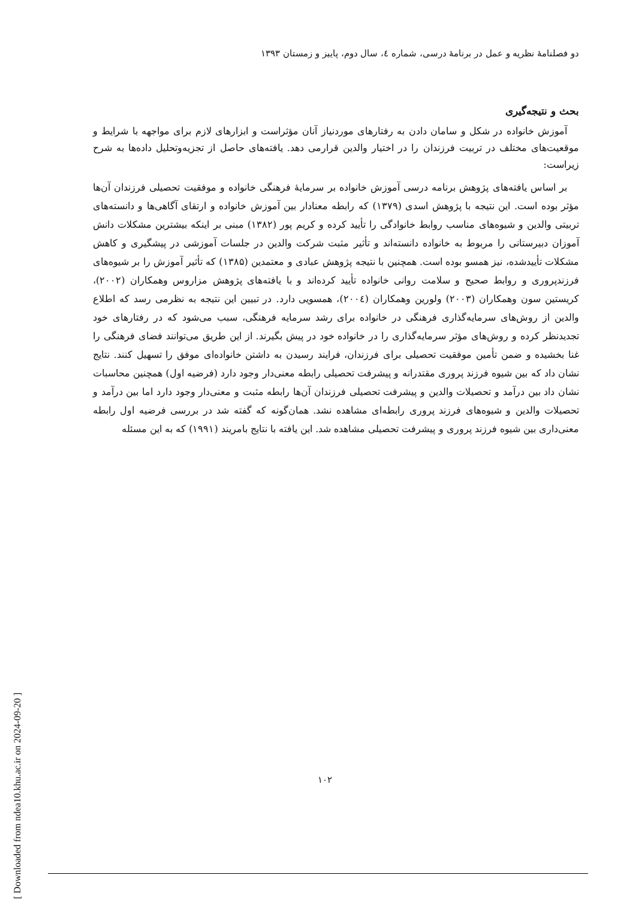دو فصلنامهٔ نظریه و عمل در برنامهٔ درسی، شماره ٤، سال دوم، پاییز و زمستان ۱۳۹۳
بحث و نتیجه‌گیری
آموزش خانواده در شکل و سامان دادن به رفتارهای موردنیاز آنان مؤثراست و ابزارهای لازم برای مواجهه با شرایط و موقعیت‌های مختلف در تربیت فرزندان را در اختیار والدین قرارمی دهد. یافته‌های حاصل از تجزیه‌وتحلیل داده‌ها به شرح زیراست:
بر اساس یافته‌های پژوهش برنامه درسی آموزش خانواده بر سرمایهٔ فرهنگی خانواده و موفقیت تحصیلی فرزندان آن‌ها مؤثر بوده است. این نتیجه با پژوهش اسدی (۱۳۷۹) که رابطه معنادار بین آموزش خانواده و ارتقای آگاهی‌ها و دانسته‌های تربیتی والدین و شیوه‌های مناسب روابط خانوادگی را تأیید کرده و کریم پور (۱۳۸۲) مبنی بر اینکه بیشترین مشکلات دانش آموزان دبیرستانی را مربوط به خانواده دانسته‌اند و تأثیر مثبت شرکت والدین در جلسات آموزشی در پیشگیری و کاهش مشکلات تأییدشده، نیز همسو بوده است. همچنین با نتیجه پژوهش عبادی و معتمدین (۱۳۸۵) که تأثیر آموزش را بر شیوه‌های فرزندپروری و روابط صحیح و سلامت روانی خانواده تأیید کرده‌اند و با یافته‌های پژوهش مزاروس وهمکاران (۲۰۰۲)، کریستین سون وهمکاران (۲۰۰۳) ولورین وهمکاران (۲۰۰٤)، همسویی دارد. در تبیین این نتیجه به نظرمی رسد که اطلاع والدین از روش‌های سرمایه‌گذاری فرهنگی در خانواده برای رشد سرمایه فرهنگی، سبب می‌شود که در رفتارهای خود تجدیدنظر کرده و روش‌های مؤثر سرمایه‌گذاری را در خانواده خود در پیش بگیرند. از این طریق می‌توانند فضای فرهنگی را غنا بخشیده و ضمن تأمین موفقیت تحصیلی برای فرزندان، فرایند رسیدن به داشتن خانواده‌ای موفق را تسهیل کنند. نتایج نشان داد که بین شیوه فرزند پروری مقتدرانه و پیشرفت تحصیلی رابطه معنی‌دار وجود دارد (فرضیه اول) همچنین محاسبات نشان داد بین درآمد و تحصیلات والدین و پیشرفت تحصیلی فرزندان آن‌ها رابطه مثبت و معنی‌دار وجود دارد اما بین درآمد و تحصیلات والدین و شیوه‌های فرزند پروری رابطه‌ای مشاهده نشد. همان‌گونه که گفته شد در بررسی فرضیه اول رابطه معنی‌داری بین شیوه فرزند پروری و پیشرفت تحصیلی مشاهده شد. این یافته با نتایج بامریند (۱۹۹۱) که به این مسئله
۱۰۲
[ Downloaded from ndea10.khu.ac.ir on 2024-09-20 ]